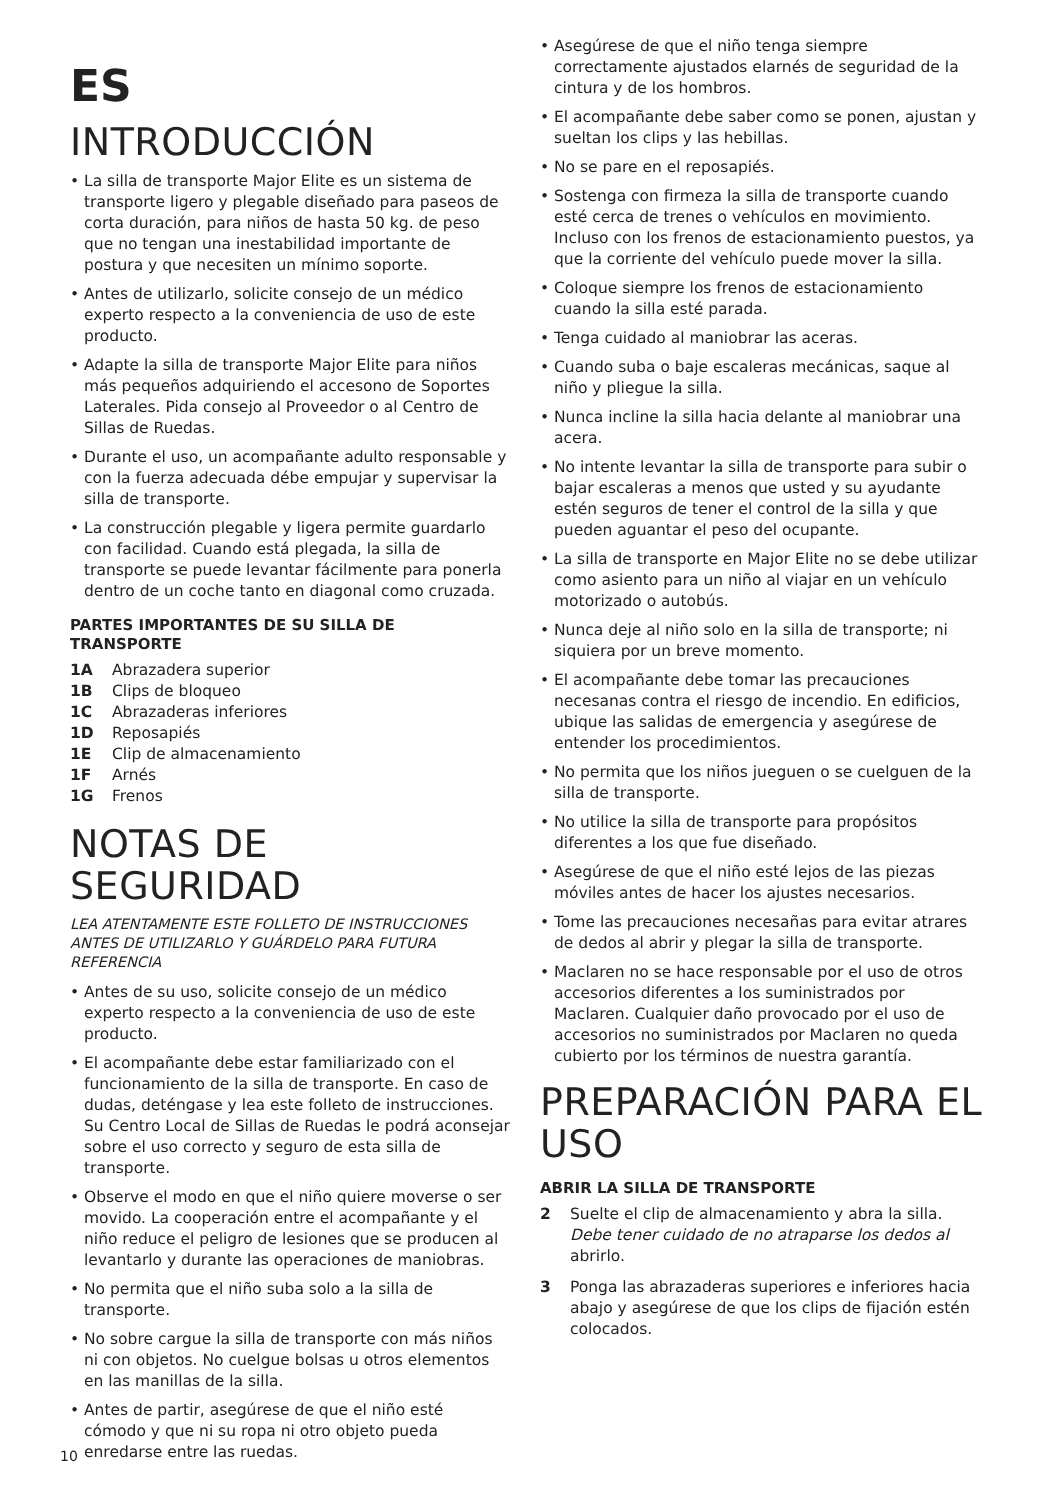ES
INTRODUCCIÓN
• La silla de transporte Major Elite es un sistema de transporte ligero y plegable diseñado para paseos de corta duración, para niños de hasta 50 kg. de peso que no tengan una inestabilidad importante de postura y que necesiten un mínimo soporte.
• Antes de utilizarlo, solicite consejo de un médico experto respecto a la conveniencia de uso de este producto.
• Adapte la silla de transporte Major Elite para niños más pequeños adquiriendo el accesono de Soportes Laterales. Pida consejo al Proveedor o al Centro de Sillas de Ruedas.
• Durante el uso, un acompañante adulto responsable y con la fuerza adecuada débe empujar y supervisar la silla de transporte.
• La construcción plegable y ligera permite guardarlo con facilidad. Cuando está plegada, la silla de transporte se puede levantar fácilmente para ponerla dentro de un coche tanto en diagonal como cruzada.
PARTES IMPORTANTES DE SU SILLA DE TRANSPORTE
1A Abrazadera superior
1B Clips de bloqueo
1C Abrazaderas inferiores
1D Reposapiés
1E Clip de almacenamiento
1F Arnés
1G Frenos
NOTAS DE SEGURIDAD
LEA ATENTAMENTE ESTE FOLLETO DE INSTRUCCIONES ANTES DE UTILIZARLO Y GUÁRDELO PARA FUTURA REFERENCIA
• Antes de su uso, solicite consejo de un médico experto respecto a la conveniencia de uso de este producto.
• El acompañante debe estar familiarizado con el funcionamiento de la silla de transporte. En caso de dudas, deténgase y lea este folleto de instrucciones. Su Centro Local de Sillas de Ruedas le podrá aconsejar sobre el uso correcto y seguro de esta silla de transporte.
• Observe el modo en que el niño quiere moverse o ser movido. La cooperación entre el acompañante y el niño reduce el peligro de lesiones que se producen al levantarlo y durante las operaciones de maniobras.
• No permita que el niño suba solo a la silla de transporte.
• No sobre cargue la silla de transporte con más niños ni con objetos. No cuelgue bolsas u otros elementos en las manillas de la silla.
• Antes de partir, asegúrese de que el niño esté cómodo y que ni su ropa ni otro objeto pueda enredarse entre las ruedas.
• Asegúrese de que el niño tenga siempre correctamente ajustados elarnés de seguridad de la cintura y de los hombros.
• El acompañante debe saber como se ponen, ajustan y sueltan los clips y las hebillas.
• No se pare en el reposapiés.
• Sostenga con firmeza la silla de transporte cuando esté cerca de trenes o vehículos en movimiento. Incluso con los frenos de estacionamiento puestos, ya que la corriente del vehículo puede mover la silla.
• Coloque siempre los frenos de estacionamiento cuando la silla esté parada.
• Tenga cuidado al maniobrar las aceras.
• Cuando suba o baje escaleras mecánicas, saque al niño y pliegue la silla.
• Nunca incline la silla hacia delante al maniobrar una acera.
• No intente levantar la silla de transporte para subir o bajar escaleras a menos que usted y su ayudante estén seguros de tener el control de la silla y que pueden aguantar el peso del ocupante.
• La silla de transporte en Major Elite no se debe utilizar como asiento para un niño al viajar en un vehículo motorizado o autobús.
• Nunca deje al niño solo en la silla de transporte; ni siquiera por un breve momento.
• El acompañante debe tomar las precauciones necesanas contra el riesgo de incendio. En edificios, ubique las salidas de emergencia y asegúrese de entender los procedimientos.
• No permita que los niños jueguen o se cuelguen de la silla de transporte.
• No utilice la silla de transporte para propósitos diferentes a los que fue diseñado.
• Asegúrese de que el niño esté lejos de las piezas móviles antes de hacer los ajustes necesarios.
• Tome las precauciones necesañas para evitar atrares de dedos al abrir y plegar la silla de transporte.
• Maclaren no se hace responsable por el uso de otros accesorios diferentes a los suministrados por Maclaren. Cualquier daño provocado por el uso de accesorios no suministrados por Maclaren no queda cubierto por los términos de nuestra garantía.
PREPARACIÓN PARA EL USO
ABRIR LA SILLA DE TRANSPORTE
2 Suelte el clip de almacenamiento y abra la silla. Debe tener cuidado de no atraparse los dedos al abrirlo.
3 Ponga las abrazaderas superiores e inferiores hacia abajo y asegúrese de que los clips de fijación estén colocados.
10